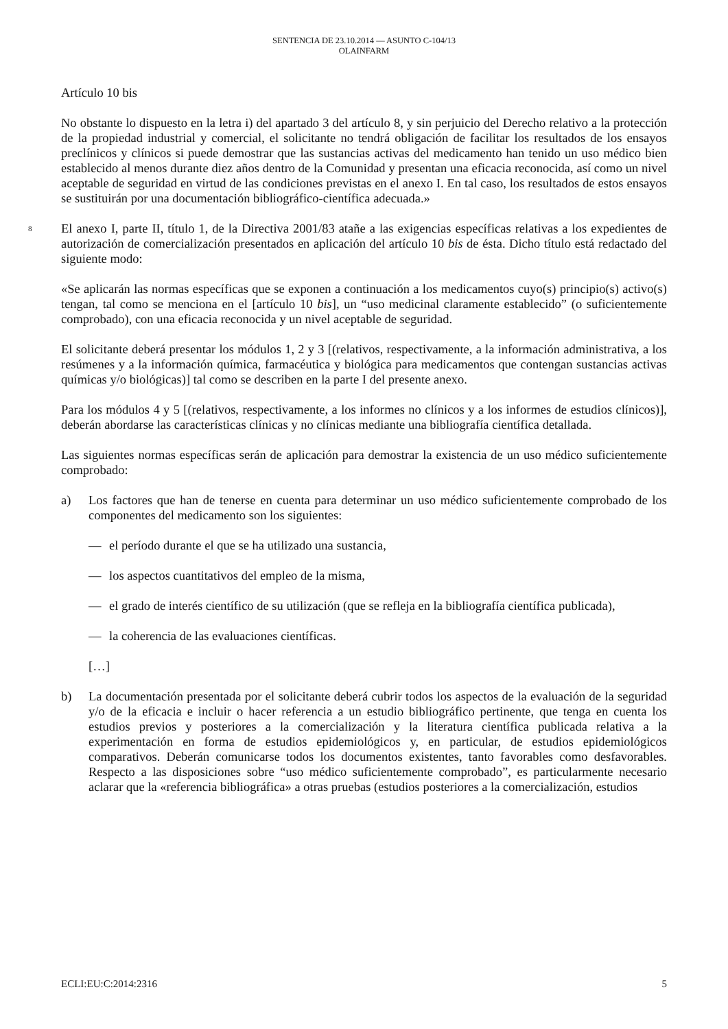SENTENCIA DE 23.10.2014 — ASUNTO C-104/13
OLAINFARM
Artículo 10 bis
No obstante lo dispuesto en la letra i) del apartado 3 del artículo 8, y sin perjuicio del Derecho relativo a la protección de la propiedad industrial y comercial, el solicitante no tendrá obligación de facilitar los resultados de los ensayos preclínicos y clínicos si puede demostrar que las sustancias activas del medicamento han tenido un uso médico bien establecido al menos durante diez años dentro de la Comunidad y presentan una eficacia reconocida, así como un nivel aceptable de seguridad en virtud de las condiciones previstas en el anexo I. En tal caso, los resultados de estos ensayos se sustituirán por una documentación bibliográfico-científica adecuada.»
8
El anexo I, parte II, título 1, de la Directiva 2001/83 atañe a las exigencias específicas relativas a los expedientes de autorización de comercialización presentados en aplicación del artículo 10 bis de ésta. Dicho título está redactado del siguiente modo:
«Se aplicarán las normas específicas que se exponen a continuación a los medicamentos cuyo(s) principio(s) activo(s) tengan, tal como se menciona en el [artículo 10 bis], un “uso medicinal claramente establecido” (o suficientemente comprobado), con una eficacia reconocida y un nivel aceptable de seguridad.
El solicitante deberá presentar los módulos 1, 2 y 3 [(relativos, respectivamente, a la información administrativa, a los resúmenes y a la información química, farmacéutica y biológica para medicamentos que contengan sustancias activas químicas y/o biológicas)] tal como se describen en la parte I del presente anexo.
Para los módulos 4 y 5 [(relativos, respectivamente, a los informes no clínicos y a los informes de estudios clínicos)], deberán abordarse las características clínicas y no clínicas mediante una bibliografía científica detallada.
Las siguientes normas específicas serán de aplicación para demostrar la existencia de un uso médico suficientemente comprobado:
a) Los factores que han de tenerse en cuenta para determinar un uso médico suficientemente comprobado de los componentes del medicamento son los siguientes:
— el período durante el que se ha utilizado una sustancia,
— los aspectos cuantitativos del empleo de la misma,
— el grado de interés científico de su utilización (que se refleja en la bibliografía científica publicada),
— la coherencia de las evaluaciones científicas.
[…]
b) La documentación presentada por el solicitante deberá cubrir todos los aspectos de la evaluación de la seguridad y/o de la eficacia e incluir o hacer referencia a un estudio bibliográfico pertinente, que tenga en cuenta los estudios previos y posteriores a la comercialización y la literatura científica publicada relativa a la experimentación en forma de estudios epidemiológicos y, en particular, de estudios epidemiológicos comparativos. Deberán comunicarse todos los documentos existentes, tanto favorables como desfavorables. Respecto a las disposiciones sobre “uso médico suficientemente comprobado”, es particularmente necesario aclarar que la «referencia bibliográfica» a otras pruebas (estudios posteriores a la comercialización, estudios
ECLI:EU:C:2014:2316 5